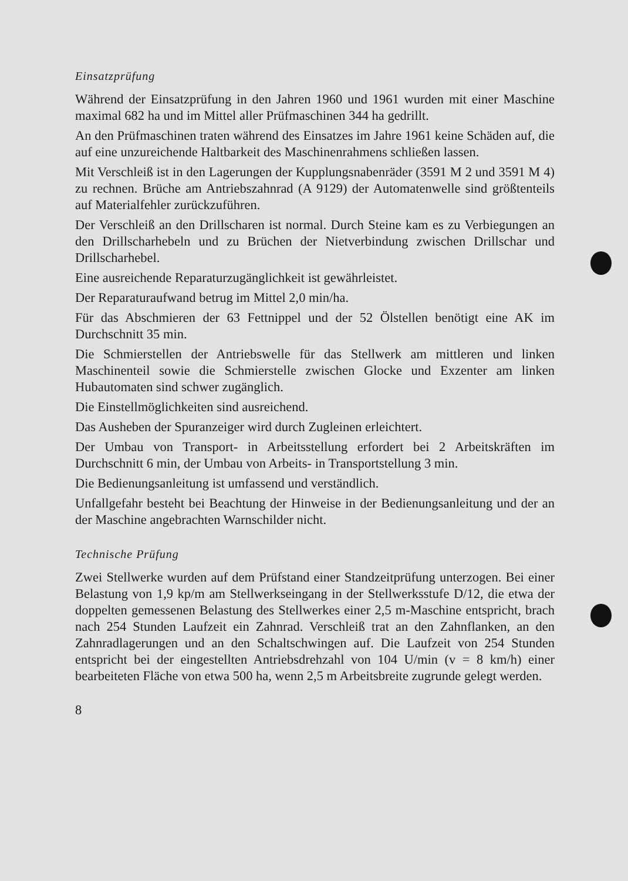Einsatzprüfung
Während der Einsatzprüfung in den Jahren 1960 und 1961 wurden mit einer Maschine maximal 682 ha und im Mittel aller Prüfmaschinen 344 ha gedrillt.
An den Prüfmaschinen traten während des Einsatzes im Jahre 1961 keine Schäden auf, die auf eine unzureichende Haltbarkeit des Maschinenrahmens schließen lassen.
Mit Verschleiß ist in den Lagerungen der Kupplungsnabenräder (3591 M 2 und 3591 M 4) zu rechnen. Brüche am Antriebszahnrad (A 9129) der Automatenwelle sind größtenteils auf Materialfehler zurückzuführen.
Der Verschleiß an den Drillscharen ist normal. Durch Steine kam es zu Verbiegungen an den Drillscharhebeln und zu Brüchen der Nietverbindung zwischen Drillschar und Drillscharhebel.
Eine ausreichende Reparaturzugänglichkeit ist gewährleistet.
Der Reparaturaufwand betrug im Mittel 2,0 min/ha.
Für das Abschmieren der 63 Fettnippel und der 52 Ölstellen benötigt eine AK im Durchschnitt 35 min.
Die Schmierstellen der Antriebswelle für das Stellwerk am mittleren und linken Maschinenteil sowie die Schmierstelle zwischen Glocke und Exzenter am linken Hubautomaten sind schwer zugänglich.
Die Einstellmöglichkeiten sind ausreichend.
Das Ausheben der Spuranzeiger wird durch Zugleinen erleichtert.
Der Umbau von Transport- in Arbeitsstellung erfordert bei 2 Arbeitskräften im Durchschnitt 6 min, der Umbau von Arbeits- in Transportstellung 3 min.
Die Bedienungsanleitung ist umfassend und verständlich.
Unfallgefahr besteht bei Beachtung der Hinweise in der Bedienungsanleitung und der an der Maschine angebrachten Warnschilder nicht.
Technische Prüfung
Zwei Stellwerke wurden auf dem Prüfstand einer Standzeitprüfung unterzogen. Bei einer Belastung von 1,9 kp/m am Stellwerkseingang in der Stellwerksstufe D/12, die etwa der doppelten gemessenen Belastung des Stellwerkes einer 2,5 m-Maschine entspricht, brach nach 254 Stunden Laufzeit ein Zahnrad. Verschleiß trat an den Zahnflanken, an den Zahnradlagerungen und an den Schaltschwingen auf. Die Laufzeit von 254 Stunden entspricht bei der eingestellten Antriebsdrehzahl von 104 U/min (v = 8 km/h) einer bearbeiteten Fläche von etwa 500 ha, wenn 2,5 m Arbeitsbreite zugrunde gelegt werden.
8